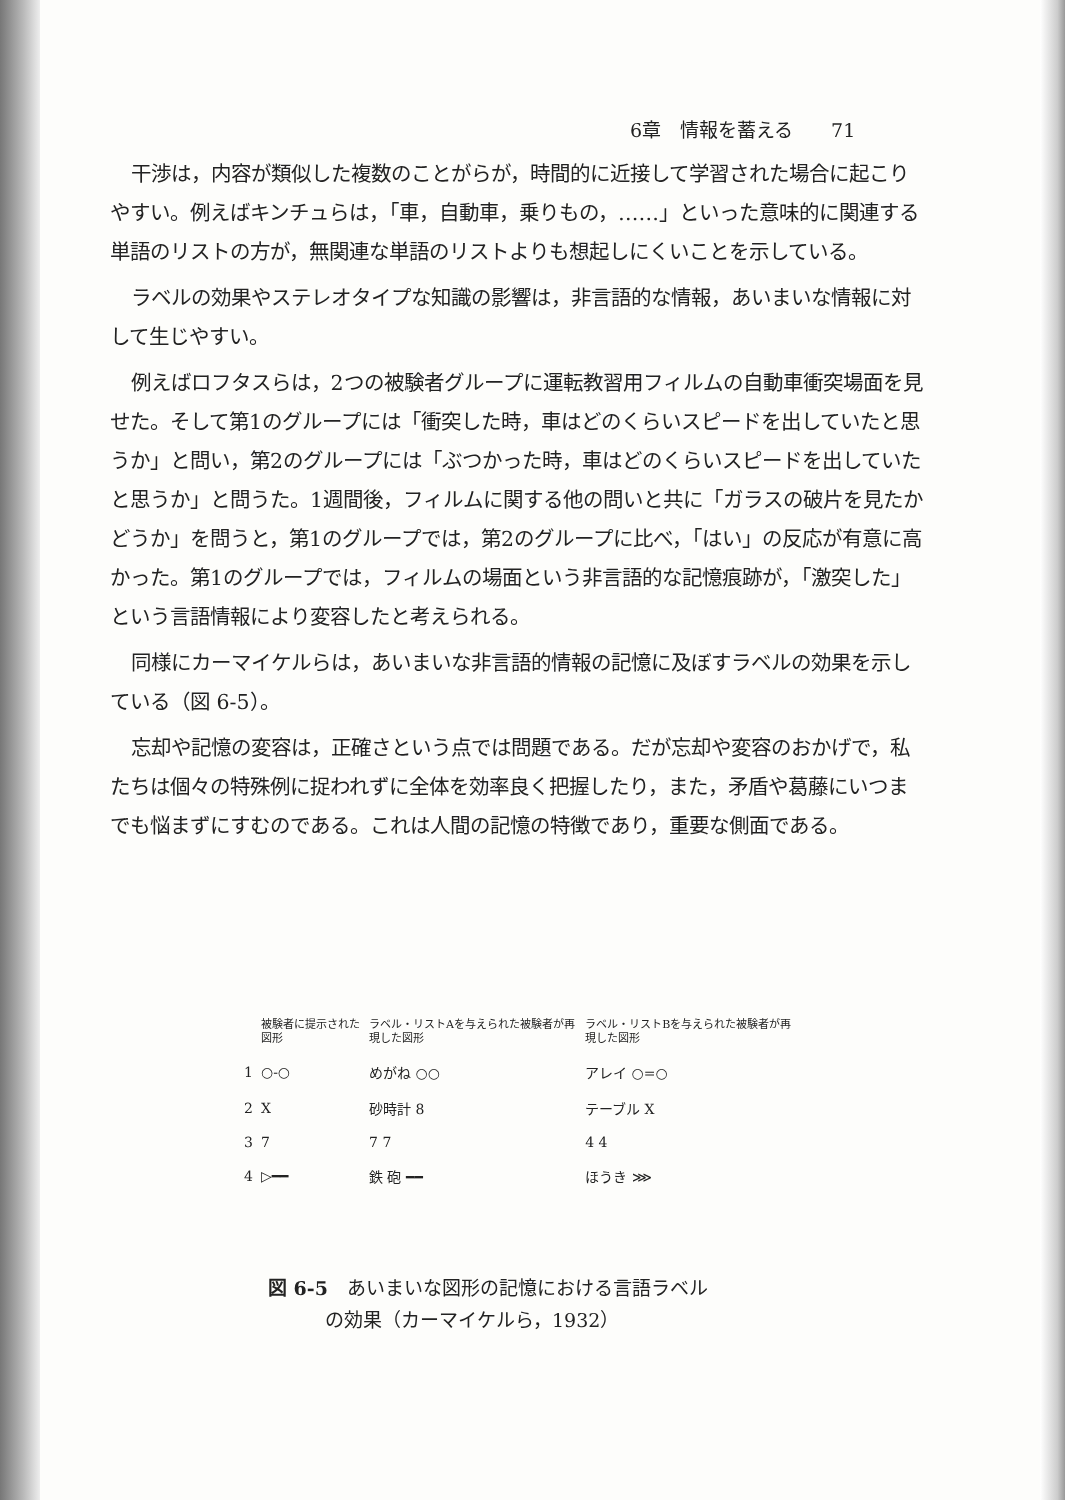6章　情報を蓄える　　71
干渉は，内容が類似した複数のことがらが，時間的に近接して学習された場合に起こりやすい。例えばキンチュらは，「車，自動車，乗りもの，……」といった意味的に関連する単語のリストの方が，無関連な単語のリストよりも想起しにくいことを示している。
ラベルの効果やステレオタイプな知識の影響は，非言語的な情報，あいまいな情報に対して生じやすい。
例えばロフタスらは，2つの被験者グループに運転教習用フィルムの自動車衝突場面を見せた。そして第1のグループには「衝突した時，車はどのくらいスピードを出していたと思うか」と問い，第2のグループには「ぶつかった時，車はどのくらいスピードを出していたと思うか」と問うた。1週間後，フィルムに関する他の問いと共に「ガラスの破片を見たかどうか」を問うと，第1のグループでは，第2のグループに比べ，「はい」の反応が有意に高かった。第1のグループでは，フィルムの場面という非言語的な記憶痕跡が，「激突した」という言語情報により変容したと考えられる。
同様にカーマイケルらは，あいまいな非言語的情報の記憶に及ぼすラベルの効果を示している（図 6-5）。
忘却や記憶の変容は，正確さという点では問題である。だが忘却や変容のおかげで，私たちは個々の特殊例に捉われずに全体を効率良く把握したり，また，矛盾や葛藤にいつまでも悩まずにすむのである。これは人間の記憶の特徴であり，重要な側面である。
| | 被験者に提示された図形 | ラベル・リストAを与えられた被験者が再現した図形 | ラベル・リストBを与えられた被験者が再現した図形 |
| 1 | ○-○ | めがね ○○ | アレイ ○=○ |
| 2 | X | 砂時計 8 | テーブル X |
| 3 | 7 | 7 7 | 4 4 |
| 4 | ▷━━ | 鉄 砲 ━━ | ほうき ⋙ |
図 6-5　あいまいな図形の記憶における言語ラベル
　　　の効果（カーマイケルら，1932）